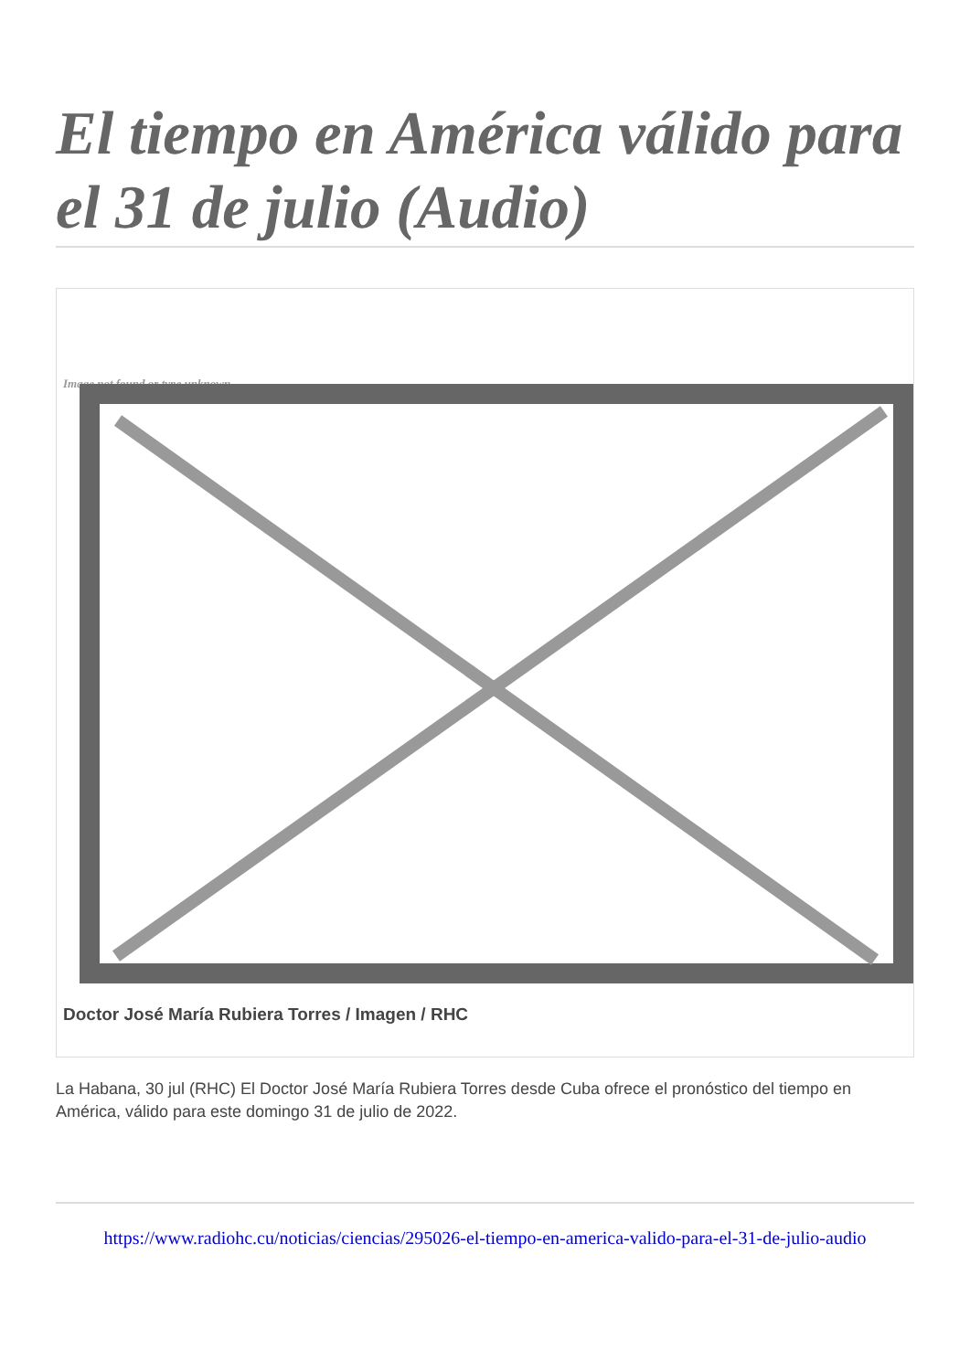El tiempo en América válido para el 31 de julio (Audio)
Image not found or type unknown
Doctor José María Rubiera Torres / Imagen / RHC
La Habana, 30 jul (RHC) El Doctor José María Rubiera Torres desde Cuba ofrece el pronóstico del tiempo en América, válido para este domingo 31 de julio de 2022.
https://www.radiohc.cu/noticias/ciencias/295026-el-tiempo-en-america-valido-para-el-31-de-julio-audio